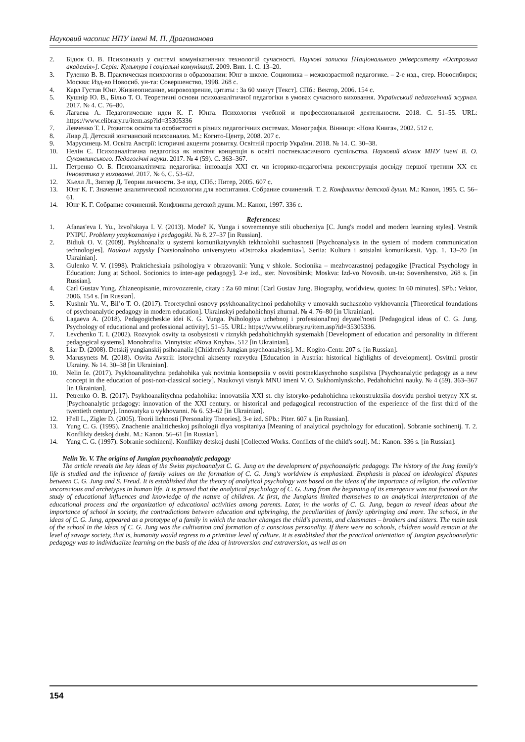Науковий часопис НПУ імені М. П. Драгоманова
2. Бідюк О. В. Психоаналіз у системі комунікативних технологій сучасності. Наукові записки [Національного університету «Острозька академія»]. Серія: Культура і соціальні комунікації. 2009. Вип. 1. С. 13–20.
3. Гуленко В. В. Практическая психология в образовании: Юнг в школе. Соционика – межвозрастной педагогике. – 2-е изд., стер. Новосибирск; Москва: Изд-во Новосиб. ун-та: Совершенство, 1998. 268 с.
4. Карл Густав Юнг. Жизнеописание, мировоззрение, цитаты : За 60 минут [Текст]. СПб.: Вектор, 2006. 154 с.
5. Кушнір Ю. В., Більо Т. О. Теоретичні основи психоаналітичної педагогіки в умовах сучасного виховання. Український педагогічний журнал. 2017. № 4. С. 76–80.
6. Лагаева А. Педагогические идеи К. Г. Юнга. Психология учебной и профессиональной деятельности. 2018. С. 51–55. URL: https://www.elibrary.ru/item.asp?id=35305336
7. Левченко Т. І. Розвиток освіти та особистості в різних педагогічних системах. Монографія. Вінниця: «Нова Книга», 2002. 512 с.
8. Лиар Д. Детский юнгианский психоанализ. М.: Когито-Центр, 2008. 207 с.
9. Марусинець М. Освіта Австрії: історичні акценти розвитку. Освітній простір України. 2018. № 14. С. 30–38.
10. Нелін Є. Психоаналітична педагогіка як новітня концепція в освіті постнекласичного суспільства. Науковий вісник МНУ імені В. О. Сухомлинського. Педагогічні науки. 2017. № 4 (59). С. 363–367.
11. Петренко О. Б. Психоаналітична педагогіка: інновація ХХІ ст. чи історико-педагогічна реконструкція досвіду першої третини ХХ ст. Інноватика у вихованні. 2017. № 6. С. 53–62.
12. Хьелл Л., Зиглер Д. Теории личности. 3-е изд. СПб.: Питер, 2005. 607 с.
13. Юнг К. Г. Значение аналитической психологии для воспитания. Собрание сочинений. Т. 2. Конфликты детской души. М.: Канон, 1995. С. 56–61.
14. Юнг К. Г. Собрание сочинений. Конфликты детской души. М.: Канон, 1997. 336 с.
References:
1. Afanas'eva I. Yu., Izvol'skaya I. V. (2013). Model' K. Yunga i sovremennye stili obucheniya [C. Jung's model and modern learning styles]. Vestnik PNIPU. Problemy yazykoznaniya i pedagogiki. № 8. 27–37 [in Russian].
2. Bidiuk O. V. (2009). Psykhoanaliz u systemi komunikatyvnykh tekhnolohii suchasnosti [Psychoanalysis in the system of modern communication technologies]. Naukovi zapysky [Natsionalnoho universytetu «Ostrozka akademiia»]. Seriia: Kultura i sotsialni komunikatsii. Vyp. 1. 13–20 [in Ukrainian].
3. Gulenko V. V. (1998). Prakticheskaia psihologiya v obrazovanii: Yung v shkole. Socionika – mezhvozrastnoj pedagogike [Practical Psychology in Education: Jung at School. Socionics to inter-age pedagogy]. 2-e izd., ster. Novosibirsk; Moskva: Izd-vo Novosib. un-ta: Sovershenstvo, 268 s. [in Russian].
4. Carl Gustav Yung. Zhizneopisanie, mirovozzrenie, citaty : Za 60 minut [Carl Gustav Jung. Biography, worldview, quotes: In 60 minutes]. SPb.: Vektor, 2006. 154 s. [in Russian].
5. Kushnir Yu. V., Bil’o T. O. (2017). Teoretychni osnovy psykhoanalitychnoi pedahohiky v umovakh suchasnoho vykhovannia [Theoretical foundations of psychoanalytic pedagogy in modern education]. Ukrainskyi pedahohichnyi zhurnal. № 4. 76–80 [in Ukrainian].
6. Lagaeva A. (2018). Pedagogicheskie idei K. G. Yunga. Psihologiya uchebnoj i professional'noj deyatel'nosti [Pedagogical ideas of C. G. Jung. Psychology of educational and professional activity]. 51–55. URL: https://www.elibrary.ru/item.asp?id=35305336.
7. Levchenko T. I. (2002). Rozvytok osvity ta osobystosti v riznykh pedahohichnykh systemakh [Development of education and personality in different pedagogical systems]. Monohrafiia. Vinnytsia: «Nova Knyha». 512 [in Ukrainian].
8. Liar D. (2008). Detskij yungianskij psihoanaliz [Children's Jungian psychoanalysis]. M.: Kogito-Centr. 207 s. [in Russian].
9. Marusynets M. (2018). Osvita Avstrii: istorychni aktsenty rozvytku [Education in Austria: historical highlights of development]. Osvitnii prostir Ukrainy. № 14. 30–38 [in Ukrainian].
10. Nelin Ie. (2017). Psykhoanalitychna pedahohika yak novitnia kontseptsiia v osviti postneklasychnoho suspilstva [Psychoanalytic pedagogy as a new concept in the education of post-non-classical society]. Naukovyi visnyk MNU imeni V. O. Sukhomlynskoho. Pedahohichni nauky. № 4 (59). 363–367 [in Ukrainian].
11. Petrenko O. B. (2017). Psykhoanalitychna pedahohika: innovatsiia XXI st. chy istoryko-pedahohichna rekonstruktsiia dosvidu pershoi tretyny XX st. [Psychoanalytic pedagogy: innovation of the XXI century. or historical and pedagogical reconstruction of the experience of the first third of the twentieth century]. Innovatyka u vykhovanni. № 6. 53–62 [in Ukrainian].
12. H'ell L., Zigler D. (2005). Teorii lichnosti [Personality Theories]. 3-e izd. SPb.: Piter. 607 s. [in Russian].
13. Yung C. G. (1995). Znachenie analiticheskoj psihologii dlya vospitaniya [Meaning of analytical psychology for education]. Sobranie sochinenij. T. 2. Konflikty detskoj dushi. M.: Kanon. 56–61 [in Russian].
14. Yung C. G. (1997). Sobranie sochinenij. Konflikty detskoj dushi [Collected Works. Conflicts of the child's soul]. M.: Kanon. 336 s. [in Russian].
Nelin Ye. V. The origins of Jungian psychoanalytic pedagogy
The article reveals the key ideas of the Swiss psychoanalyst C. G. Jung on the development of psychoanalytic pedagogy. The history of the Jung family's life is studied and the influence of family values on the formation of C. G. Jung's worldview is emphasized. Emphasis is placed on ideological disputes between C. G. Jung and S. Freud. It is established that the theory of analytical psychology was based on the ideas of the importance of religion, the collective unconscious and archetypes in human life. It is proved that the analytical psychology of C. G. Jung from the beginning of its emergence was not focused on the study of educational influences and knowledge of the nature of children. At first, the Jungians limited themselves to an analytical interpretation of the educational process and the organization of educational activities among parents. Later, in the works of C. G. Jung, began to reveal ideas about the importance of school in society, the contradictions between education and upbringing, the peculiarities of family upbringing and more. The school, in the ideas of C. G. Jung, appeared as a prototype of a family in which the teacher changes the child's parents, and classmates – brothers and sisters. The main task of the school in the ideas of C. G. Jung was the cultivation and formation of a conscious personality. If there were no schools, children would remain at the level of savage society, that is, humanity would regress to a primitive level of culture. It is established that the practical orientation of Jungian psychoanalytic pedagogy was to individualize learning on the basis of the idea of introversion and extraversion, as well as on
154